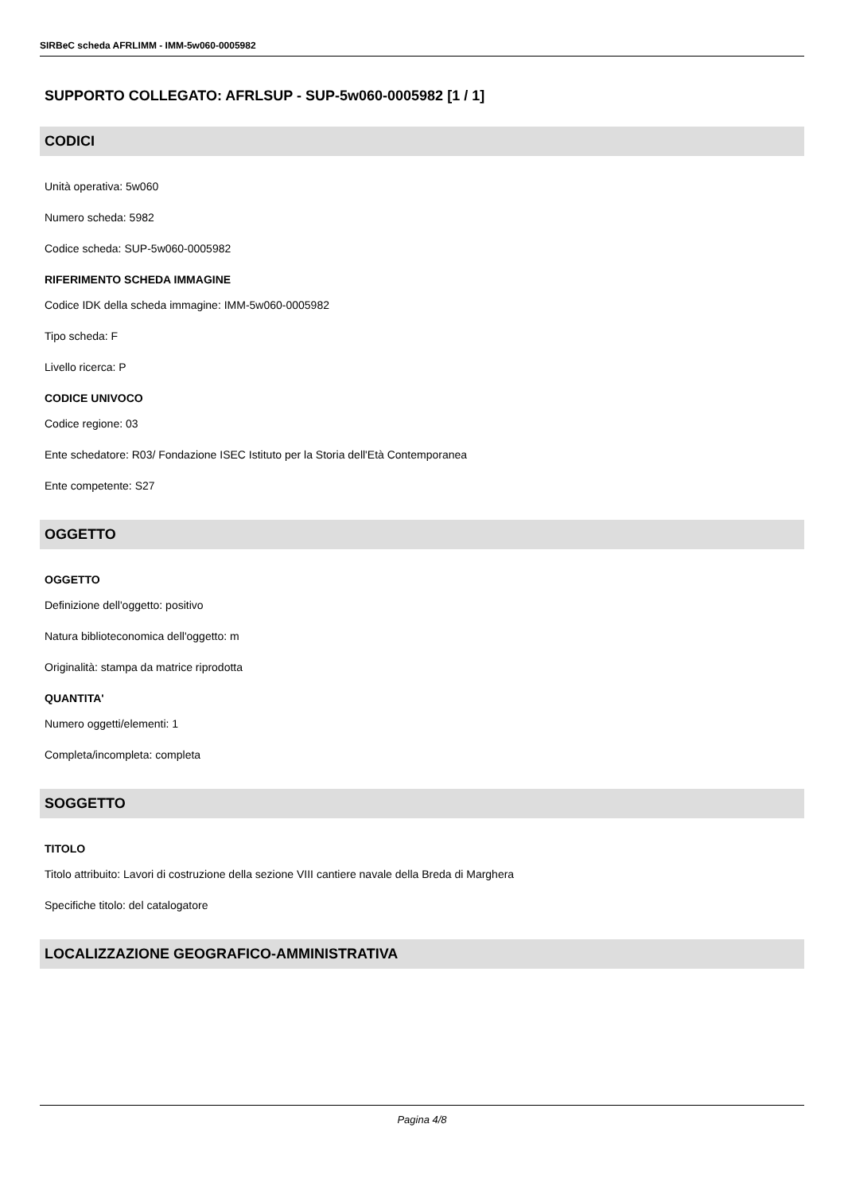SIRBeC scheda AFRLIMM - IMM-5w060-0005982
SUPPORTO COLLEGATO: AFRLSUP - SUP-5w060-0005982 [1 / 1]
CODICI
Unità operativa: 5w060
Numero scheda: 5982
Codice scheda: SUP-5w060-0005982
RIFERIMENTO SCHEDA IMMAGINE
Codice IDK della scheda immagine: IMM-5w060-0005982
Tipo scheda: F
Livello ricerca: P
CODICE UNIVOCO
Codice regione: 03
Ente schedatore: R03/ Fondazione ISEC Istituto per la Storia dell'Età Contemporanea
Ente competente: S27
OGGETTO
OGGETTO
Definizione dell'oggetto: positivo
Natura biblioteconomica dell'oggetto: m
Originalità: stampa da matrice riprodotta
QUANTITA'
Numero oggetti/elementi: 1
Completa/incompleta: completa
SOGGETTO
TITOLO
Titolo attribuito: Lavori di costruzione della sezione VIII cantiere navale della Breda di Marghera
Specifiche titolo: del catalogatore
LOCALIZZAZIONE GEOGRAFICO-AMMINISTRATIVA
Pagina 4/8